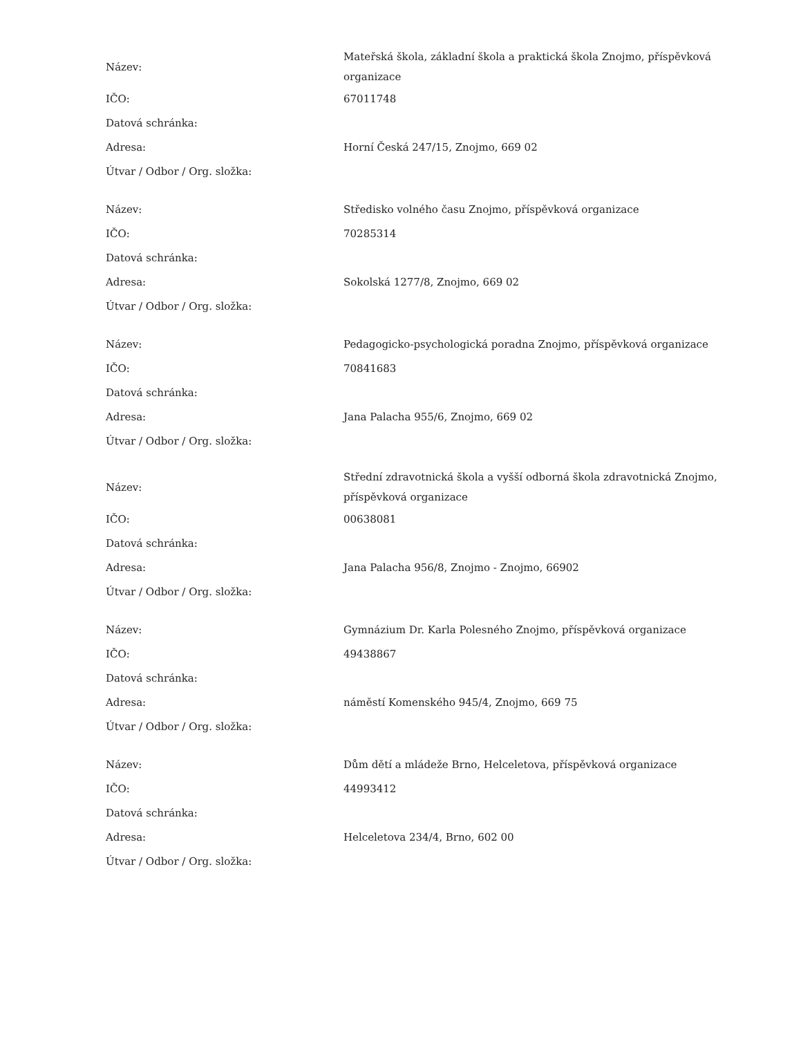| Název: | Mateřská škola, základní škola a praktická škola Znojmo, příspěvková organizace |
| IČO: | 67011748 |
| Datová schránka: | |
| Adresa: | Horní Česká 247/15, Znojmo, 669 02 |
| Útvar / Odbor / Org. složka: | |
| Název: | Středisko volného času Znojmo, příspěvková organizace |
| IČO: | 70285314 |
| Datová schránka: | |
| Adresa: | Sokolská 1277/8, Znojmo, 669 02 |
| Útvar / Odbor / Org. složka: | |
| Název: | Pedagogicko-psychologická poradna Znojmo, příspěvková organizace |
| IČO: | 70841683 |
| Datová schránka: | |
| Adresa: | Jana Palacha 955/6, Znojmo, 669 02 |
| Útvar / Odbor / Org. složka: | |
| Název: | Střední zdravotnická škola a vyšší odborná škola zdravotnická Znojmo, příspěvková organizace |
| IČO: | 00638081 |
| Datová schránka: | |
| Adresa: | Jana Palacha 956/8, Znojmo - Znojmo, 66902 |
| Útvar / Odbor / Org. složka: | |
| Název: | Gymnázium Dr. Karla Polesného Znojmo, příspěvková organizace |
| IČO: | 49438867 |
| Datová schránka: | |
| Adresa: | náměstí Komenského 945/4, Znojmo, 669 75 |
| Útvar / Odbor / Org. složka: | |
| Název: | Dům dětí a mládeže Brno, Helceletova, příspěvková organizace |
| IČO: | 44993412 |
| Datová schránka: | |
| Adresa: | Helceletova 234/4, Brno, 602 00 |
| Útvar / Odbor / Org. složka: | |